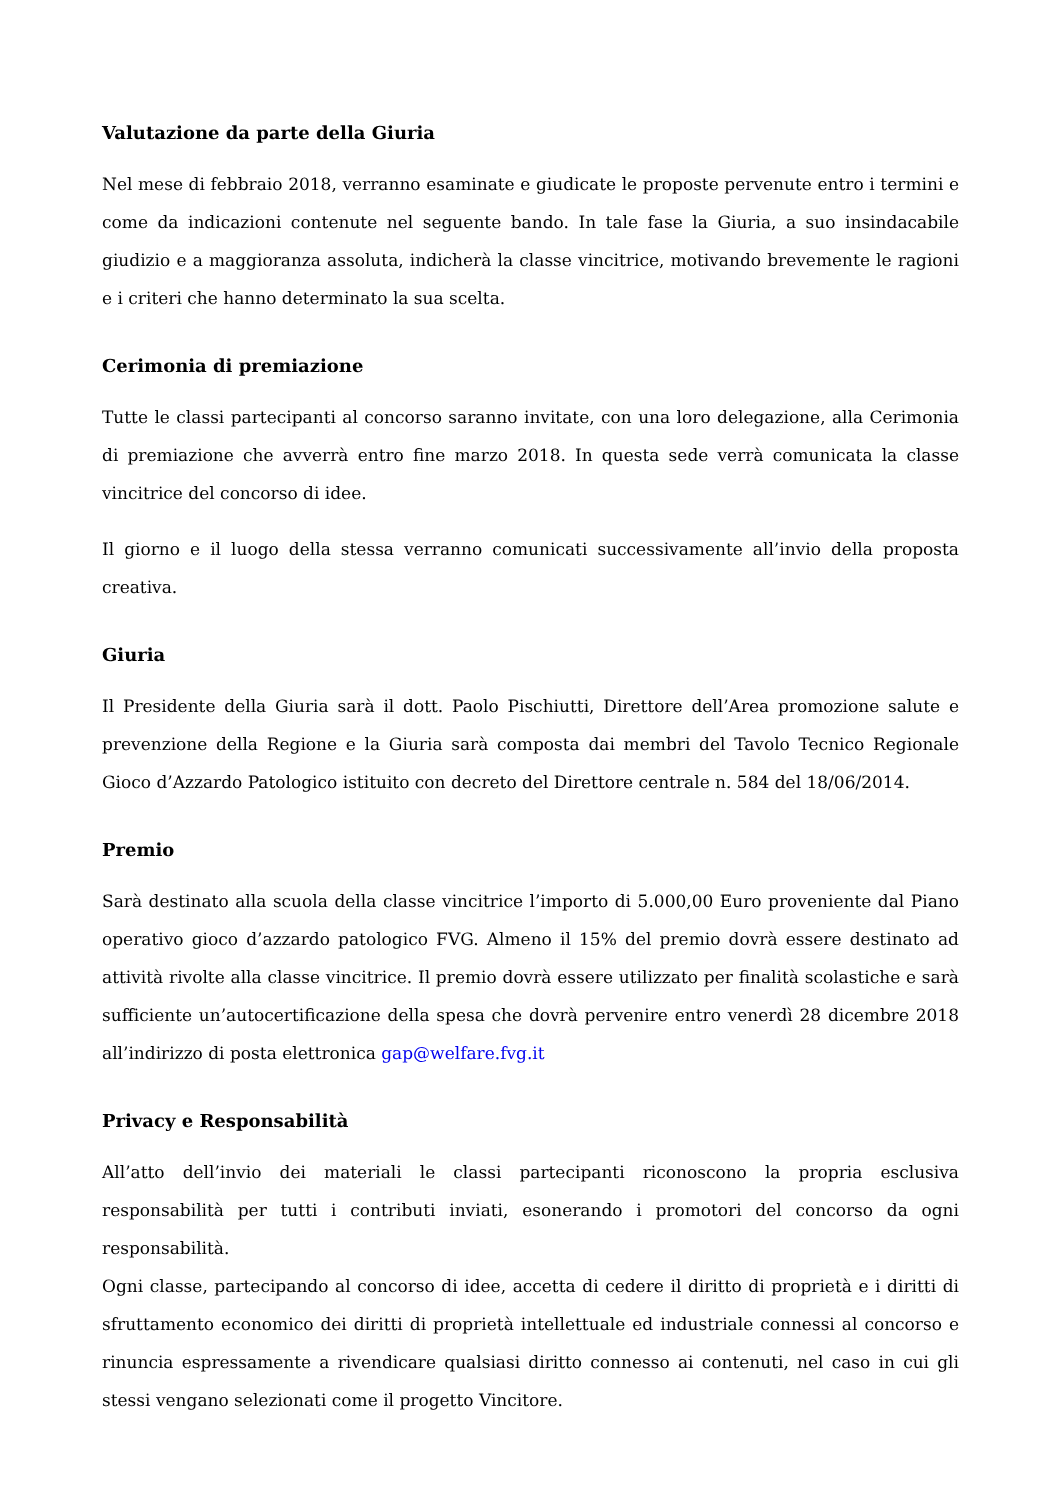Valutazione da parte della Giuria
Nel mese di febbraio 2018, verranno esaminate e giudicate le proposte pervenute entro i termini e come da indicazioni contenute nel seguente bando. In tale fase la Giuria, a suo insindacabile giudizio e a maggioranza assoluta, indicherà la classe vincitrice, motivando brevemente le ragioni e i criteri che hanno determinato la sua scelta.
Cerimonia di premiazione
Tutte le classi partecipanti al concorso saranno invitate, con una loro delegazione, alla Cerimonia di premiazione che avverrà entro fine marzo 2018. In questa sede verrà comunicata la classe vincitrice del concorso di idee.
Il giorno e il luogo della stessa verranno comunicati successivamente all’invio della proposta creativa.
Giuria
Il Presidente della Giuria sarà il dott. Paolo Pischiutti, Direttore dell’Area promozione salute e prevenzione della Regione e la Giuria sarà composta dai membri del Tavolo Tecnico Regionale Gioco d’Azzardo Patologico istituito con decreto del Direttore centrale n. 584 del 18/06/2014.
Premio
Sarà destinato alla scuola della classe vincitrice l’importo di 5.000,00 Euro proveniente dal Piano operativo gioco d’azzardo patologico FVG. Almeno il 15% del premio dovrà essere destinato ad attività rivolte alla classe vincitrice. Il premio dovrà essere utilizzato per finalità scolastiche e sarà sufficiente un’autocertificazione della spesa che dovrà pervenire entro venerdì 28 dicembre 2018 all’indirizzo di posta elettronica gap@welfare.fvg.it
Privacy e Responsabilità
All’atto dell’invio dei materiali le classi partecipanti riconoscono la propria esclusiva responsabilità per tutti i contributi inviati, esonerando i promotori del concorso da ogni responsabilità.
Ogni classe, partecipando al concorso di idee, accetta di cedere il diritto di proprietà e i diritti di sfruttamento economico dei diritti di proprietà intellettuale ed industriale connessi al concorso e rinuncia espressamente a rivendicare qualsiasi diritto connesso ai contenuti, nel caso in cui gli stessi vengano selezionati come il progetto Vincitore.